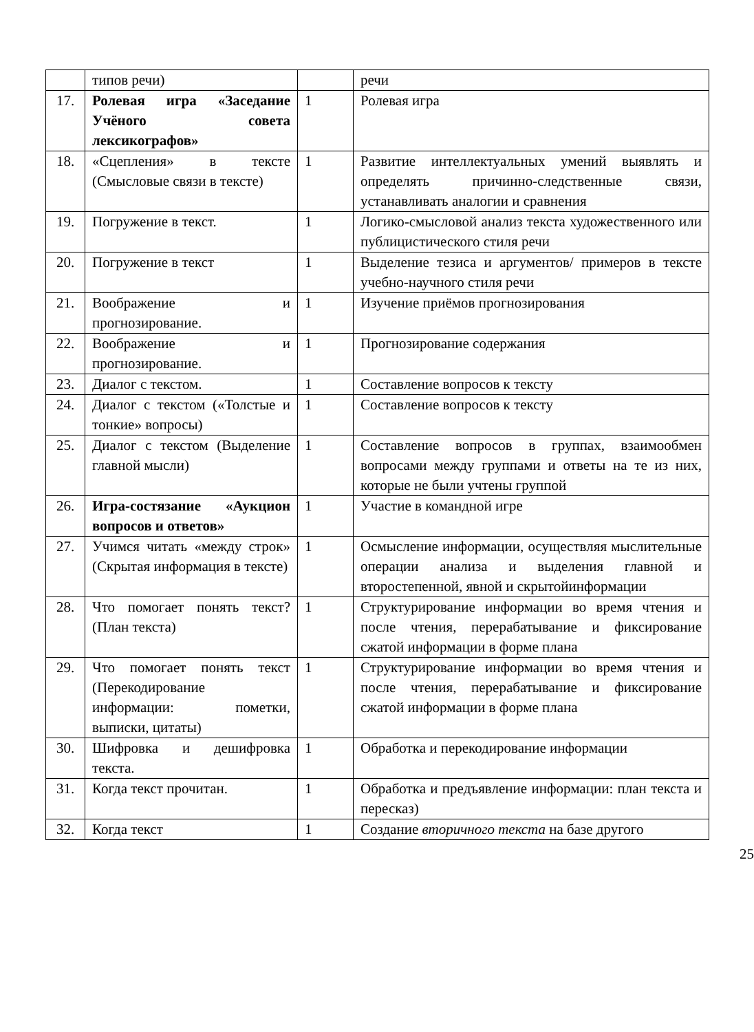| | типов речи) | | речи |
| 17. | Ролевая игра «Заседание Учёного совета лексикографов» | 1 | Ролевая игра |
| 18. | «Сцепления» в тексте (Смысловые связи в тексте) | 1 | Развитие интеллектуальных умений выявлять и определять причинно-следственные связи, устанавливать аналогии и сравнения |
| 19. | Погружение в текст. | 1 | Логико-смысловой анализ текста художественного или публицистического стиля речи |
| 20. | Погружение в текст | 1 | Выделение тезиса и аргументов/ примеров в тексте учебно-научного стиля речи |
| 21. | Воображение и прогнозирование. | 1 | Изучение приёмов прогнозирования |
| 22. | Воображение и прогнозирование. | 1 | Прогнозирование содержания |
| 23. | Диалог с текстом. | 1 | Составление вопросов к тексту |
| 24. | Диалог с текстом («Толстые и тонкие» вопросы) | 1 | Составление вопросов к тексту |
| 25. | Диалог с текстом (Выделение главной мысли) | 1 | Составление вопросов в группах, взаимообмен вопросами между группами и ответы на те из них, которые не были учтены группой |
| 26. | Игра-состязание «Аукцион вопросов и ответов» | 1 | Участие в командной игре |
| 27. | Учимся читать «между строк» (Скрытая информация в тексте) | 1 | Осмысление информации, осуществляя мыслительные операции анализа и выделения главной и второстепенной, явной и скрытойинформации |
| 28. | Что помогает понять текст? (План текста) | 1 | Структурирование информации во время чтения и после чтения, перерабатывание и фиксирование сжатой информации в форме плана |
| 29. | Что помогает понять текст (Перекодирование информации: пометки, выписки, цитаты) | 1 | Структурирование информации во время чтения и после чтения, перерабатывание и фиксирование сжатой информации в форме плана |
| 30. | Шифровка и дешифровка текста. | 1 | Обработка и перекодирование информации |
| 31. | Когда текст прочитан. | 1 | Обработка и предъявление информации: план текста и пересказ) |
| 32. | Когда текст | 1 | Создание вторичного текста на базе другого |
25